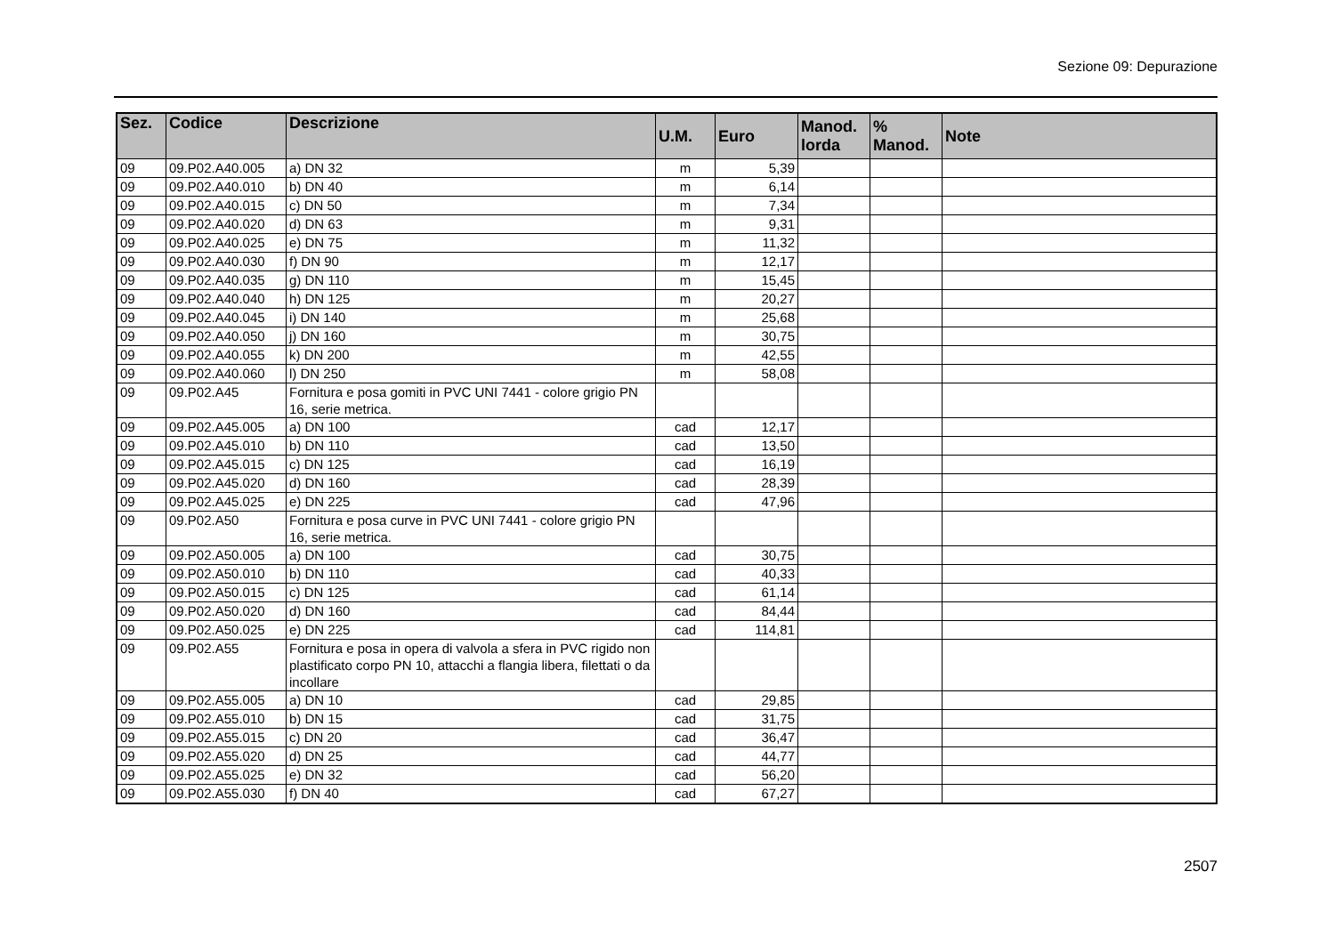Sezione 09: Depurazione
| Sez. | Codice | Descrizione | U.M. | Euro | Manod. lorda | % Manod. | Note |
| --- | --- | --- | --- | --- | --- | --- | --- |
| 09 | 09.P02.A40.005 | a) DN 32 | m | 5,39 | | | |
| 09 | 09.P02.A40.010 | b) DN 40 | m | 6,14 | | | |
| 09 | 09.P02.A40.015 | c) DN 50 | m | 7,34 | | | |
| 09 | 09.P02.A40.020 | d) DN 63 | m | 9,31 | | | |
| 09 | 09.P02.A40.025 | e) DN 75 | m | 11,32 | | | |
| 09 | 09.P02.A40.030 | f) DN 90 | m | 12,17 | | | |
| 09 | 09.P02.A40.035 | g) DN 110 | m | 15,45 | | | |
| 09 | 09.P02.A40.040 | h) DN 125 | m | 20,27 | | | |
| 09 | 09.P02.A40.045 | i) DN 140 | m | 25,68 | | | |
| 09 | 09.P02.A40.050 | j) DN 160 | m | 30,75 | | | |
| 09 | 09.P02.A40.055 | k) DN 200 | m | 42,55 | | | |
| 09 | 09.P02.A40.060 | l) DN 250 | m | 58,08 | | | |
| 09 | 09.P02.A45 | Fornitura e posa gomiti in PVC UNI 7441 - colore grigio PN 16, serie metrica. | | | | | |
| 09 | 09.P02.A45.005 | a) DN 100 | cad | 12,17 | | | |
| 09 | 09.P02.A45.010 | b) DN 110 | cad | 13,50 | | | |
| 09 | 09.P02.A45.015 | c) DN 125 | cad | 16,19 | | | |
| 09 | 09.P02.A45.020 | d) DN 160 | cad | 28,39 | | | |
| 09 | 09.P02.A45.025 | e) DN 225 | cad | 47,96 | | | |
| 09 | 09.P02.A50 | Fornitura e posa curve in PVC UNI 7441 - colore grigio PN 16, serie metrica. | | | | | |
| 09 | 09.P02.A50.005 | a) DN 100 | cad | 30,75 | | | |
| 09 | 09.P02.A50.010 | b) DN 110 | cad | 40,33 | | | |
| 09 | 09.P02.A50.015 | c) DN 125 | cad | 61,14 | | | |
| 09 | 09.P02.A50.020 | d) DN 160 | cad | 84,44 | | | |
| 09 | 09.P02.A50.025 | e) DN 225 | cad | 114,81 | | | |
| 09 | 09.P02.A55 | Fornitura e posa in opera di valvola a sfera in PVC rigido non plastificato corpo PN 10, attacchi a flangia libera, filettati o da incollare | | | | | |
| 09 | 09.P02.A55.005 | a) DN 10 | cad | 29,85 | | | |
| 09 | 09.P02.A55.010 | b) DN 15 | cad | 31,75 | | | |
| 09 | 09.P02.A55.015 | c) DN 20 | cad | 36,47 | | | |
| 09 | 09.P02.A55.020 | d) DN 25 | cad | 44,77 | | | |
| 09 | 09.P02.A55.025 | e) DN 32 | cad | 56,20 | | | |
| 09 | 09.P02.A55.030 | f) DN 40 | cad | 67,27 | | | |
2507